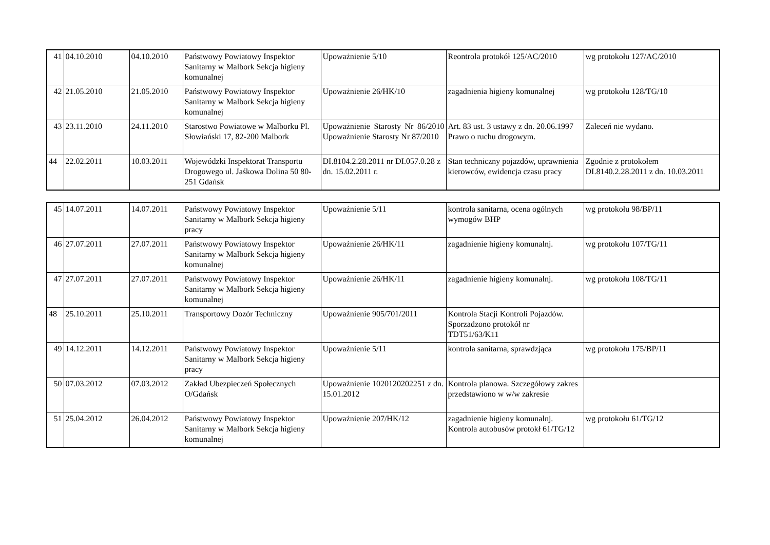| 41 | 04.10.2010 | 04.10.2010 | Państwowy Powiatowy Inspektor Sanitarny w Malbork Sekcja higieny komunalnej | Upoważnienie 5/10 | Reontrola protokół 125/AC/2010 | wg protokołu 127/AC/2010 |
| 42 | 21.05.2010 | 21.05.2010 | Państwowy Powiatowy Inspektor Sanitarny w Malbork Sekcja higieny komunalnej | Upoważnienie 26/HK/10 | zagadnienia higieny komunalnej | wg protokołu 128/TG/10 |
| 43 | 23.11.2010 | 24.11.2010 | Starostwo Powiatowe w Malborku Pl. Słowiański 17, 82-200 Malbork | Upoważnienie Starosty Nr 86/2010 Upoważnienie Starosty Nr 87/2010 | Art. 83 ust. 3 ustawy z dn. 20.06.1997 Prawo o ruchu drogowym. | Zaleceń nie wydano. |
| 44 | 22.02.2011 | 10.03.2011 | Wojewódzki Inspektorat Transportu Drogowego ul. Jaśkowa Dolina 50 80-251 Gdańsk | DI.8104.2.28.2011 nr DI.057.0.28 z dn. 15.02.2011 r. | Stan techniczny pojazdów, uprawnienia kierowców, ewidencja czasu pracy | Zgodnie z protokołem DI.8140.2.28.2011 z dn. 10.03.2011 |
| 45 | 14.07.2011 | 14.07.2011 | Państwowy Powiatowy Inspektor Sanitarny w Malbork Sekcja higieny pracy | Upoważnienie 5/11 | kontrola sanitarna, ocena ogólnych wymogów BHP | wg protokołu 98/BP/11 |
| 46 | 27.07.2011 | 27.07.2011 | Państwowy Powiatowy Inspektor Sanitarny w Malbork Sekcja higieny komunalnej | Upoważnienie 26/HK/11 | zagadnienie higieny komunalnj. | wg protokołu 107/TG/11 |
| 47 | 27.07.2011 | 27.07.2011 | Państwowy Powiatowy Inspektor Sanitarny w Malbork Sekcja higieny komunalnej | Upoważnienie 26/HK/11 | zagadnienie higieny komunalnj. | wg protokołu 108/TG/11 |
| 48 | 25.10.2011 | 25.10.2011 | Transportowy Dozór Techniczny | Upoważnienie 905/701/2011 | Kontrola Stacji Kontroli Pojazdów. Sporzadzono protokół nr TDT51/63/K11 | |
| 49 | 14.12.2011 | 14.12.2011 | Państwowy Powiatowy Inspektor Sanitarny w Malbork Sekcja higieny pracy | Upoważnienie 5/11 | kontrola sanitarna, sprawdzjąca | wg protokołu 175/BP/11 |
| 50 | 07.03.2012 | 07.03.2012 | Zakład Ubezpieczeń Społecznych O/Gdańsk | Upoważnienie 1020120202251 z dn. 15.01.2012 | Kontrola planowa. Szczegółowy zakres przedstawiono w w/w zakresie | |
| 51 | 25.04.2012 | 26.04.2012 | Państwowy Powiatowy Inspektor Sanitarny w Malbork Sekcja higieny komunalnej | Upoważnienie 207/HK/12 | zagadnienie higieny komunalnj. Kontrola autobusów protokł 61/TG/12 | wg protokołu 61/TG/12 |